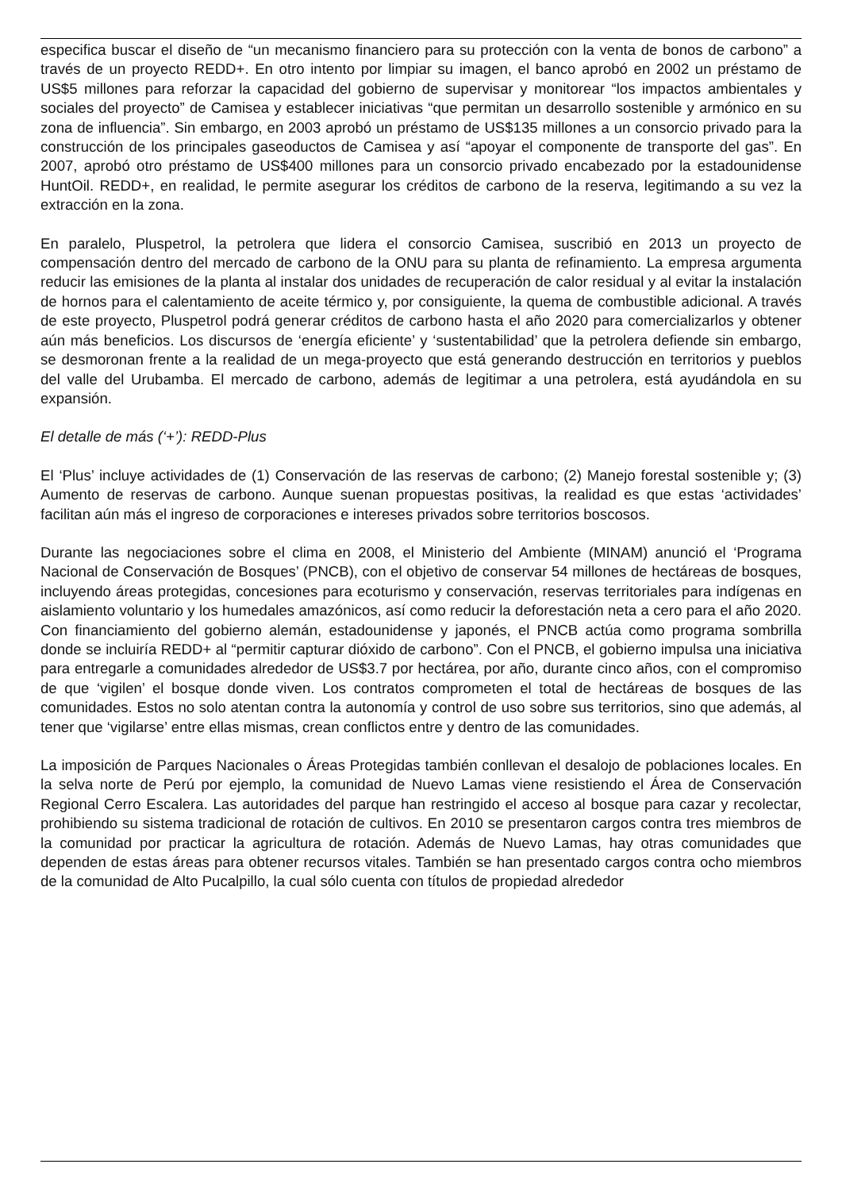especifica buscar el diseño de “un mecanismo financiero para su protección con la venta de bonos de carbono” a través de un proyecto REDD+. En otro intento por limpiar su imagen, el banco aprobó en 2002 un préstamo de US$5 millones para reforzar la capacidad del gobierno de supervisar y monitorear “los impactos ambientales y sociales del proyecto” de Camisea y establecer iniciativas “que permitan un desarrollo sostenible y armónico en su zona de influencia”. Sin embargo, en 2003 aprobó un préstamo de US$135 millones a un consorcio privado para la construcción de los principales gaseoductos de Camisea y así “apoyar el componente de transporte del gas”. En 2007, aprobó otro préstamo de US$400 millones para un consorcio privado encabezado por la estadounidense HuntOil. REDD+, en realidad, le permite asegurar los créditos de carbono de la reserva, legitimando a su vez la extracción en la zona.
En paralelo, Pluspetrol, la petrolera que lidera el consorcio Camisea, suscribió en 2013 un proyecto de compensación dentro del mercado de carbono de la ONU para su planta de refinamiento. La empresa argumenta reducir las emisiones de la planta al instalar dos unidades de recuperación de calor residual y al evitar la instalación de hornos para el calentamiento de aceite térmico y, por consiguiente, la quema de combustible adicional. A través de este proyecto, Pluspetrol podrá generar créditos de carbono hasta el año 2020 para comercializarlos y obtener aún más beneficios. Los discursos de ‘energía eficiente’ y ‘sustentabilidad’ que la petrolera defiende sin embargo, se desmoronan frente a la realidad de un mega-proyecto que está generando destrucción en territorios y pueblos del valle del Urubamba. El mercado de carbono, además de legitimar a una petrolera, está ayudándola en su expansión.
El detalle de más (‘+’): REDD-Plus
El ‘Plus’ incluye actividades de (1) Conservación de las reservas de carbono; (2) Manejo forestal sostenible y; (3) Aumento de reservas de carbono. Aunque suenan propuestas positivas, la realidad es que estas ‘actividades’ facilitan aún más el ingreso de corporaciones e intereses privados sobre territorios boscosos.
Durante las negociaciones sobre el clima en 2008, el Ministerio del Ambiente (MINAM) anunció el ‘Programa Nacional de Conservación de Bosques’ (PNCB), con el objetivo de conservar 54 millones de hectáreas de bosques, incluyendo áreas protegidas, concesiones para ecoturismo y conservación, reservas territoriales para indígenas en aislamiento voluntario y los humedales amazónicos, así como reducir la deforestación neta a cero para el año 2020. Con financiamiento del gobierno alemán, estadounidense y japonés, el PNCB actúa como programa sombrilla donde se incluiría REDD+ al “permitir capturar dióxido de carbono”. Con el PNCB, el gobierno impulsa una iniciativa para entregarle a comunidades alrededor de US$3.7 por hectárea, por año, durante cinco años, con el compromiso de que ‘vigilen’ el bosque donde viven. Los contratos comprometen el total de hectáreas de bosques de las comunidades. Estos no solo atentan contra la autonomía y control de uso sobre sus territorios, sino que además, al tener que ‘vigilarse’ entre ellas mismas, crean conflictos entre y dentro de las comunidades.
La imposición de Parques Nacionales o Áreas Protegidas también conllevan el desalojo de poblaciones locales. En la selva norte de Perú por ejemplo, la comunidad de Nuevo Lamas viene resistiendo el Área de Conservación Regional Cerro Escalera. Las autoridades del parque han restringido el acceso al bosque para cazar y recolectar, prohibiendo su sistema tradicional de rotación de cultivos. En 2010 se presentaron cargos contra tres miembros de la comunidad por practicar la agricultura de rotación. Además de Nuevo Lamas, hay otras comunidades que dependen de estas áreas para obtener recursos vitales. También se han presentado cargos contra ocho miembros de la comunidad de Alto Pucalpillo, la cual sólo cuenta con títulos de propiedad alrededor